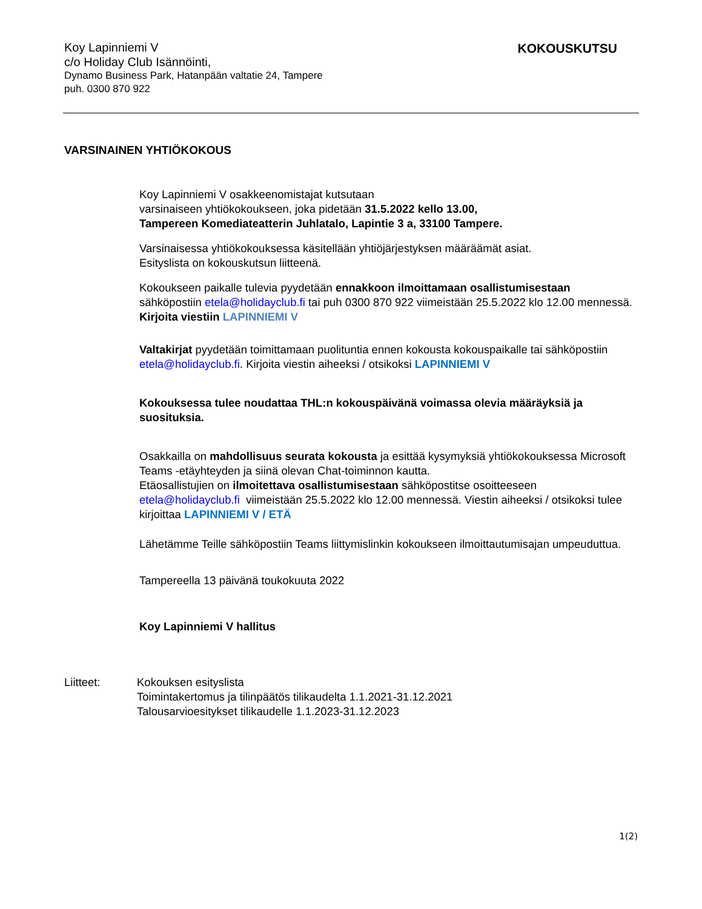Koy Lapinniemi V
c/o Holiday Club Isännöinti,
Dynamo Business Park, Hatanpään valtatie 24, Tampere
puh. 0300 870 922
KOKOUSKUTSU
VARSINAINEN YHTIÖKOKOUS
Koy Lapinniemi V osakkeenomistajat kutsutaan
varsinaiseen yhtiökokoukseen, joka pidetään 31.5.2022 kello 13.00,
Tampereen Komediateatterin Juhlatalo, Lapintie 3 a, 33100 Tampere.
Varsinaisessa yhtiökokouksessa käsitellään yhtiöjärjestyksen määräämät asiat.
Esityslista on kokouskutsun liitteenä.
Kokoukseen paikalle tulevia pyydetään ennakkoon ilmoittamaan osallistumisestaan sähköpostiin etela@holidayclub.fi tai puh 0300 870 922 viimeistään 25.5.2022 klo 12.00 mennessä. Kirjoita viestiin LAPINNIEMI V
Valtakirjat pyydetään toimittamaan puolituntia ennen kokousta kokouspaikalle tai sähköpostiin etela@holidayclub.fi. Kirjoita viestin aiheeksi / otsikoksi LAPINNIEMI V
Kokouksessa tulee noudattaa THL:n kokouspäivänä voimassa olevia määräyksiä ja suosituksia.
Osakkailla on mahdollisuus seurata kokousta ja esittää kysymyksiä yhtiökokouksessa Microsoft Teams -etäyhteyden ja siinä olevan Chat-toiminnon kautta.
Etäosallistujien on ilmoitettava osallistumisestaan sähköpostitse osoitteeseen etela@holidayclub.fi viimeistään 25.5.2022 klo 12.00 mennessä. Viestin aiheeksi / otsikoksi tulee kirjoittaa LAPINNIEMI V / ETÄ
Lähetämme Teille sähköpostiin Teams liittymislinkin kokoukseen ilmoittautumisajan umpeuduttua.
Tampereella 13 päivänä toukokuuta 2022
Koy Lapinniemi V hallitus
Liitteet: Kokouksen esityslista
Toimintakertomus ja tilinpäätös tilikaudelta 1.1.2021-31.12.2021
Talousarvioesitykset tilikaudelle 1.1.2023-31.12.2023
1(2)